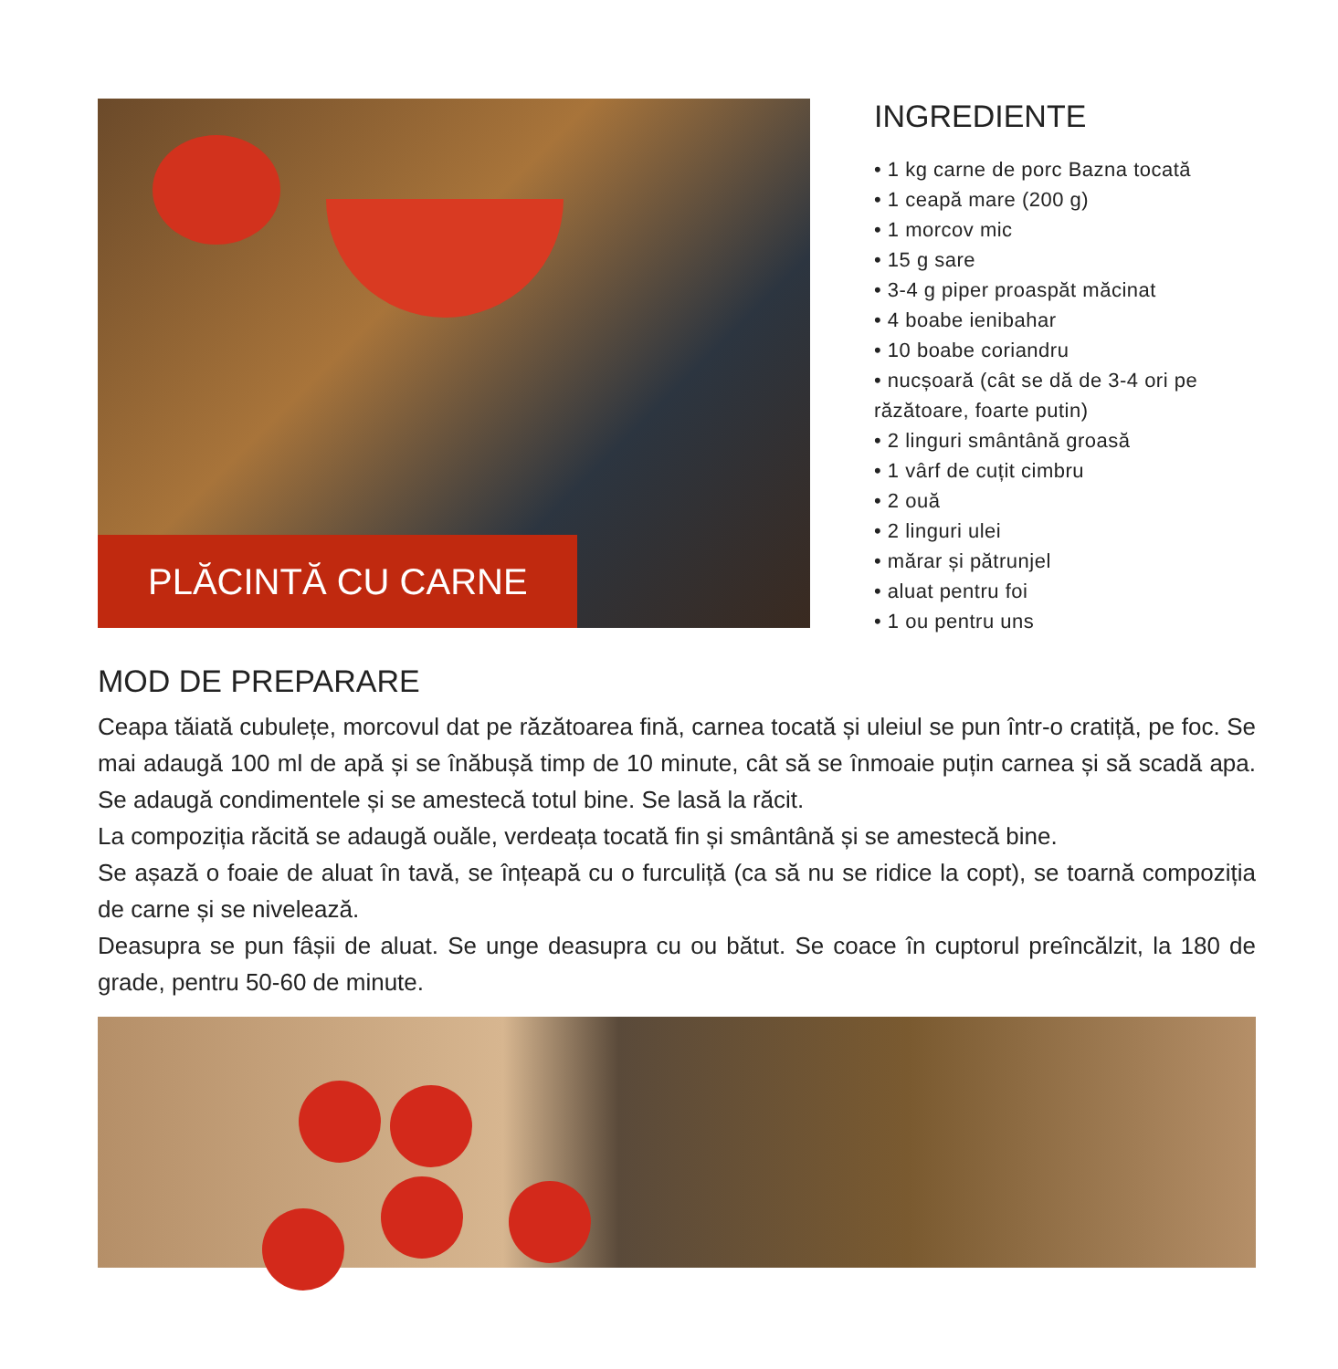PLĂCINTĂ CU CARNE
INGREDIENTE
• 1 kg carne de porc Bazna tocată
• 1 ceapă mare (200 g)
• 1 morcov mic
• 15 g sare
• 3-4 g piper proaspăt măcinat
• 4 boabe ienibahar
• 10 boabe coriandru
• nucșoară (cât se dă de 3-4 ori pe răzătoare, foarte putin)
• 2 linguri smântână groasă
• 1 vârf de cuțit cimbru
• 2 ouă
• 2 linguri ulei
• mărar și pătrunjel
• aluat pentru foi
• 1 ou pentru uns
MOD DE PREPARARE
Ceapa tăiată cubulețe, morcovul dat pe răzătoarea fină, carnea tocată și uleiul se pun într-o cratiță, pe foc. Se mai adaugă 100 ml de apă și se înăbușă timp de 10 minute, cât să se înmoaie puțin carnea și să scadă apa. Se adaugă condimentele și se amestecă totul bine. Se lasă la răcit.
La compoziția răcită se adaugă ouăle, verdeața tocată fin și smântână și se amestecă bine.
Se așază o foaie de aluat în tavă, se înțeapă cu o furculiță (ca să nu se ridice la copt), se toarnă compoziția de carne și se nivelează.
Deasupra se pun fâșii de aluat. Se unge deasupra cu ou bătut. Se coace în cuptorul preîncălzit, la 180 de grade, pentru 50-60 de minute.